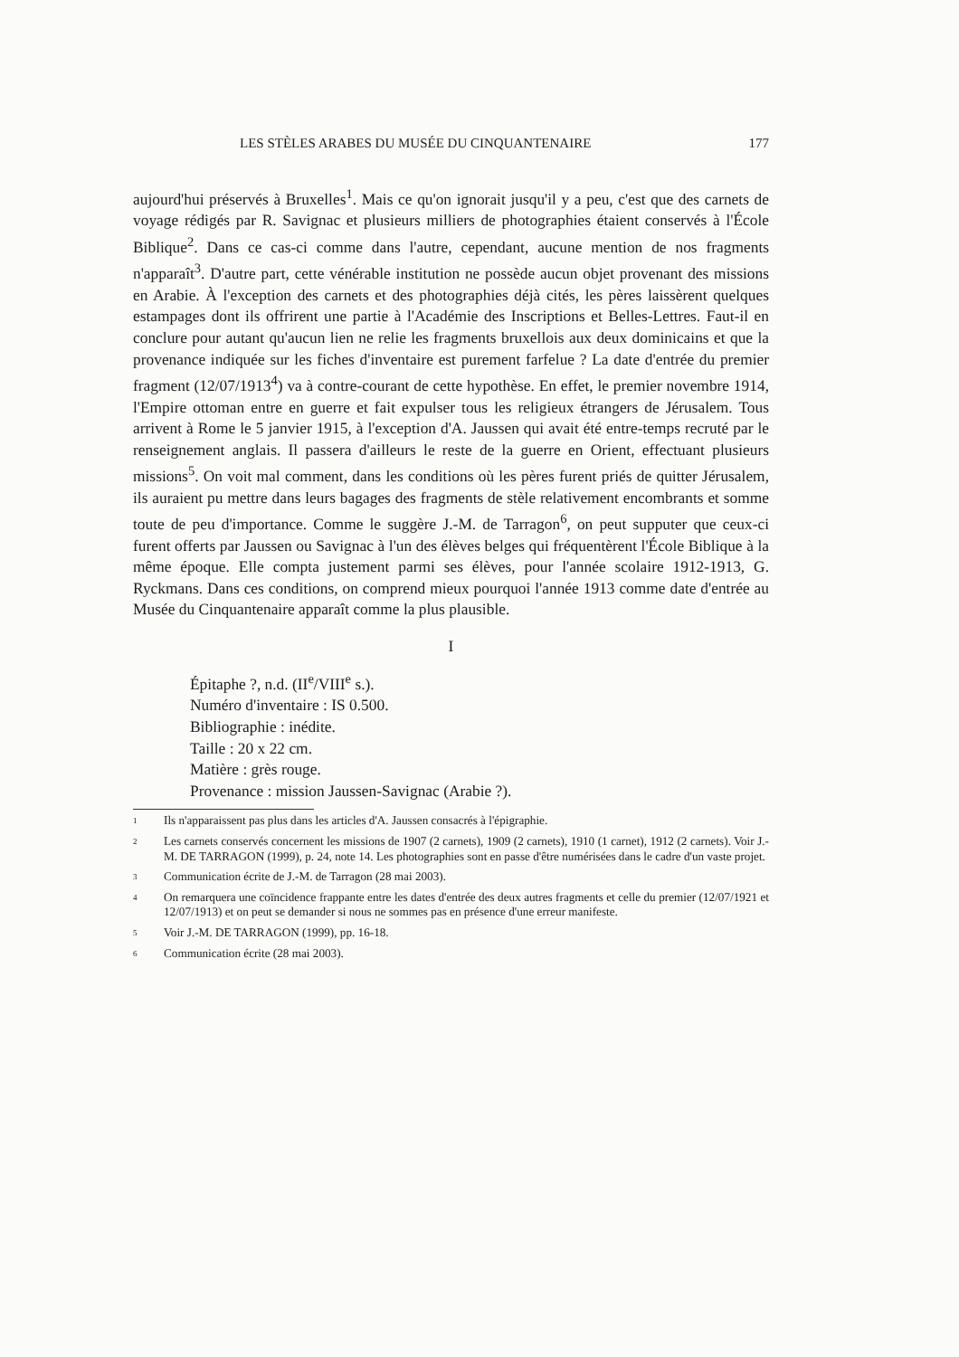LES STÈLES ARABES DU MUSÉE DU CINQUANTENAIRE 177
aujourd'hui préservés à Bruxelles<sup>1</sup>. Mais ce qu'on ignorait jusqu'il y a peu, c'est que des carnets de voyage rédigés par R. Savignac et plusieurs milliers de photographies étaient conservés à l'École Biblique<sup>2</sup>. Dans ce cas-ci comme dans l'autre, cependant, aucune mention de nos fragments n'apparaît<sup>3</sup>. D'autre part, cette vénérable institution ne possède aucun objet provenant des missions en Arabie. À l'exception des carnets et des photographies déjà cités, les pères laissèrent quelques estampages dont ils offrirent une partie à l'Académie des Inscriptions et Belles-Lettres. Faut-il en conclure pour autant qu'aucun lien ne relie les fragments bruxellois aux deux dominicains et que la provenance indiquée sur les fiches d'inventaire est purement farfelue ? La date d'entrée du premier fragment (12/07/1913<sup>4</sup>) va à contre-courant de cette hypothèse. En effet, le premier novembre 1914, l'Empire ottoman entre en guerre et fait expulser tous les religieux étrangers de Jérusalem. Tous arrivent à Rome le 5 janvier 1915, à l'exception d'A. Jaussen qui avait été entre-temps recruté par le renseignement anglais. Il passera d'ailleurs le reste de la guerre en Orient, effectuant plusieurs missions<sup>5</sup>. On voit mal comment, dans les conditions où les pères furent priés de quitter Jérusalem, ils auraient pu mettre dans leurs bagages des fragments de stèle relativement encombrants et somme toute de peu d'importance. Comme le suggère J.-M. de Tarragon<sup>6</sup>, on peut supputer que ceux-ci furent offerts par Jaussen ou Savignac à l'un des élèves belges qui fréquentèrent l'École Biblique à la même époque. Elle compta justement parmi ses élèves, pour l'année scolaire 1912-1913, G. Ryckmans. Dans ces conditions, on comprend mieux pourquoi l'année 1913 comme date d'entrée au Musée du Cinquantenaire apparaît comme la plus plausible.
I
Épitaphe ?, n.d. (II<sup>e</sup>/VIII<sup>e</sup> s.).
Numéro d'inventaire : IS 0.500.
Bibliographie : inédite.
Taille : 20 x 22 cm.
Matière : grès rouge.
Provenance : mission Jaussen-Savignac (Arabie ?).
1 Ils n'apparaissent pas plus dans les articles d'A. Jaussen consacrés à l'épigraphie.
2 Les carnets conservés concernent les missions de 1907 (2 carnets), 1909 (2 carnets), 1910 (1 carnet), 1912 (2 carnets). Voir J.-M. DE TARRAGON (1999), p. 24, note 14. Les photographies sont en passe d'être numérisées dans le cadre d'un vaste projet.
3 Communication écrite de J.-M. de Tarragon (28 mai 2003).
4 On remarquera une coïncidence frappante entre les dates d'entrée des deux autres fragments et celle du premier (12/07/1921 et 12/07/1913) et on peut se demander si nous ne sommes pas en présence d'une erreur manifeste.
5 Voir J.-M. DE TARRAGON (1999), pp. 16-18.
6 Communication écrite (28 mai 2003).